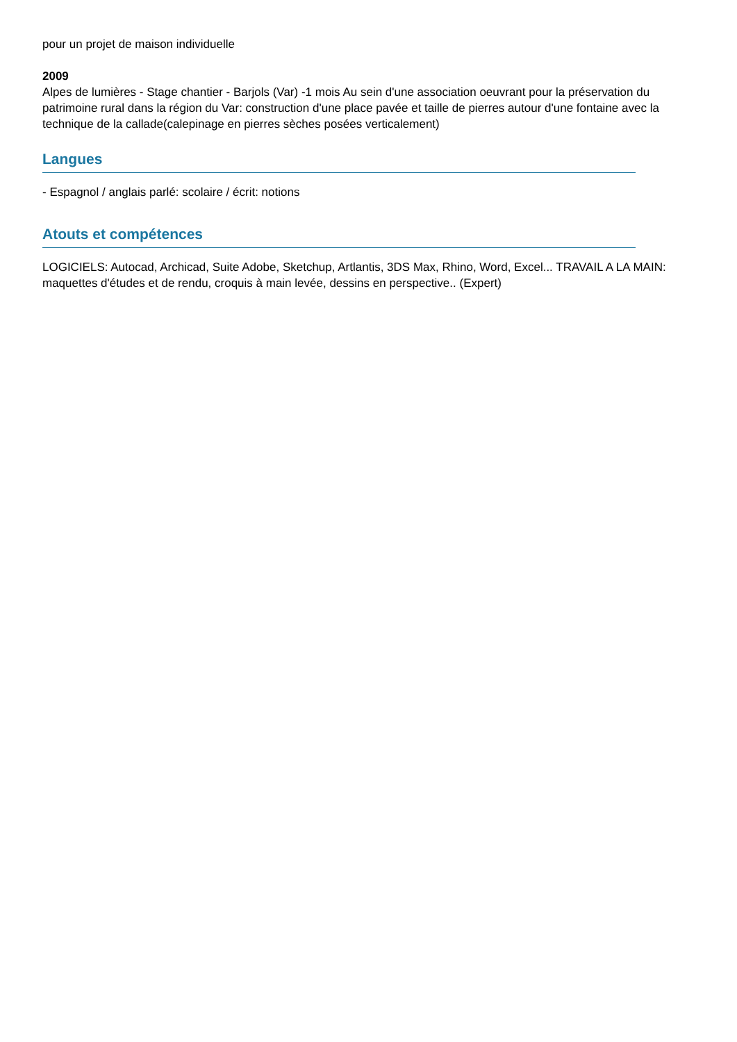pour un projet de maison individuelle
2009
Alpes de lumières - Stage chantier - Barjols (Var) -1 mois Au sein d'une association oeuvrant pour la préservation du patrimoine rural dans la région du Var: construction d'une place pavée et taille de pierres autour d'une fontaine avec la technique de la callade(calepinage en pierres sèches posées verticalement)
Langues
- Espagnol / anglais parlé: scolaire / écrit: notions
Atouts et compétences
LOGICIELS: Autocad, Archicad, Suite Adobe, Sketchup, Artlantis, 3DS Max, Rhino, Word, Excel... TRAVAIL A LA MAIN: maquettes d'études et de rendu, croquis à main levée, dessins en perspective.. (Expert)